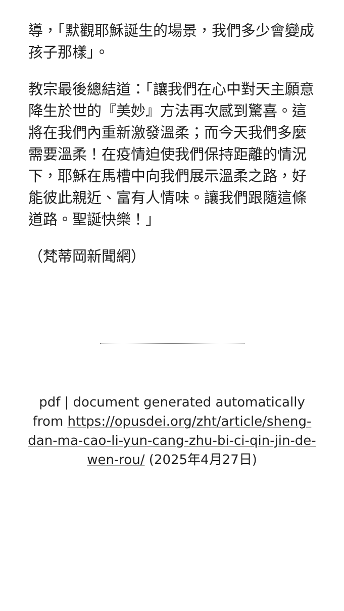導，「默觀耶穌誕生的場景，我們多少會變成孩子那樣」。
教宗最後總結道：「讓我們在心中對天主願意降生於世的『美妙』方法再次感到驚喜。這將在我們內重新激發溫柔；而今天我們多麼需要溫柔！在疫情迫使我們保持距離的情況下，耶穌在馬槽中向我們展示溫柔之路，好能彼此親近、富有人情味。讓我們跟隨這條道路。聖誕快樂！」
（梵蒂岡新聞網）
pdf | document generated automatically from https://opusdei.org/zht/article/sheng-dan-ma-cao-li-yun-cang-zhu-bi-ci-qin-jin-de-wen-rou/ (2025年4月27日)